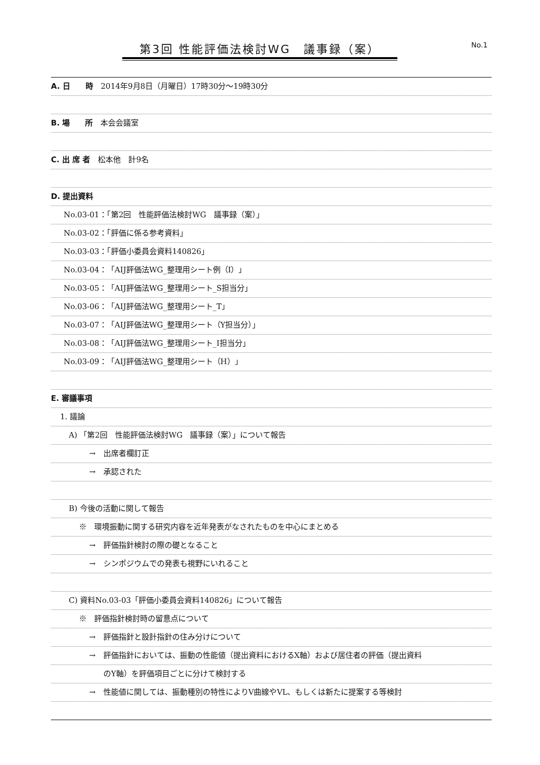第3回 性能評価法検討WG　議事録（案） No.1
A. 日　　時　2014年9月8日（月曜日）17時30分～19時30分
B. 場　　所　本会会議室
C. 出 席 者　松本他　計9名
D. 提出資料
No.03-01：「第2回　性能評価法検討WG　議事録（案）」
No.03-02：「評価に係る参考資料」
No.03-03：「評価小委員会資料140826」
No.03-04：「AIJ評価法WG_整理用シート例（I）」
No.03-05：「AIJ評価法WG_整理用シート_S担当分」
No.03-06：「AIJ評価法WG_整理用シート_T」
No.03-07：「AIJ評価法WG_整理用シート（Y担当分）」
No.03-08：「AIJ評価法WG_整理用シート_I担当分」
No.03-09：「AIJ評価法WG_整理用シート（H）」
E. 審議事項
1. 議論
A) 「第2回　性能評価法検討WG　議事録（案）」について報告
→　出席者欄訂正
→　承認された
B) 今後の活動に関して報告
※　環境振動に関する研究内容を近年発表がなされたものを中心にまとめる
→　評価指針検討の際の礎となること
→　シンポジウムでの発表も視野にいれること
C) 資料No.03-03「評価小委員会資料140826」について報告
※　評価指針検討時の留意点について
→　評価指針と設計指針の住み分けについて
→　評価指針においては、振動の性能値（提出資料におけるX軸）および居住者の評価（提出資料
のY軸）を評価項目ごとに分けて検討する
→　性能値に関しては、振動種別の特性によりV曲線やVL、もしくは新たに提案する等検討